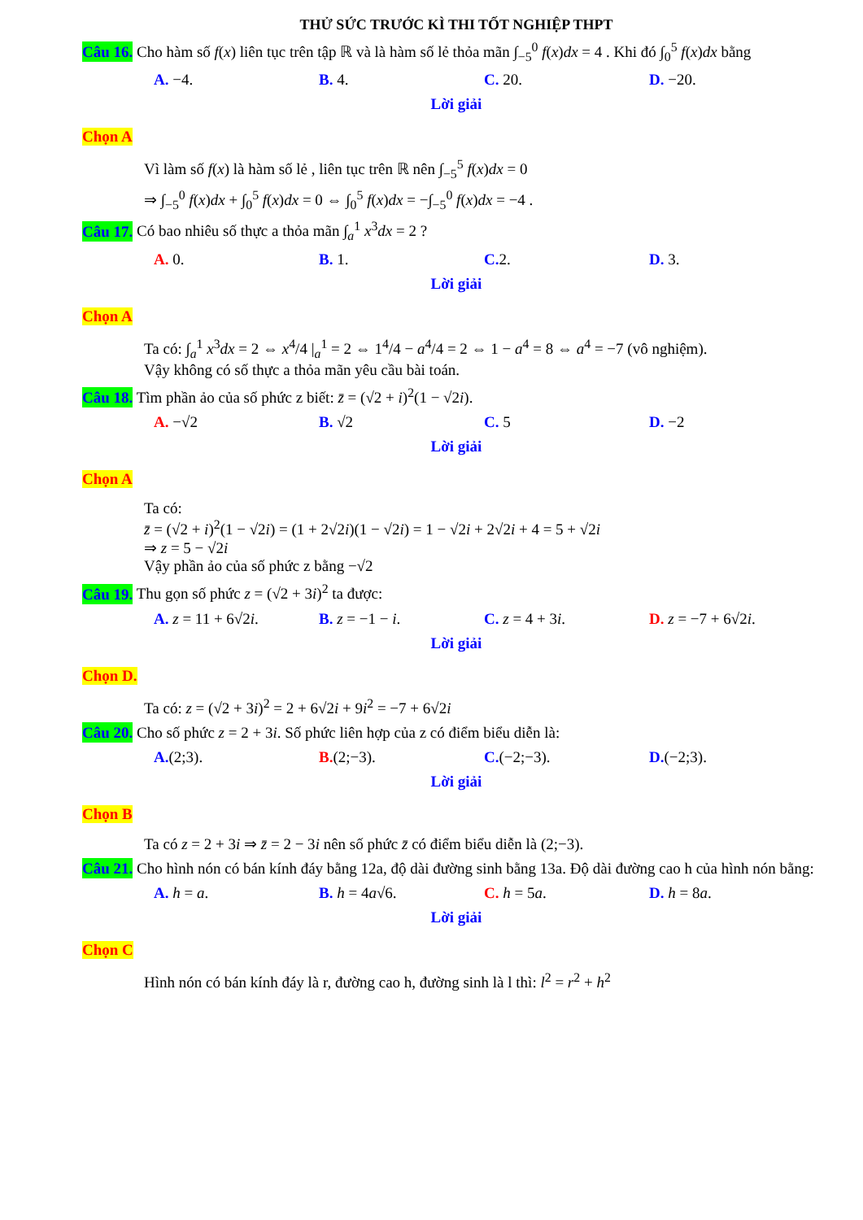THỬ SỨC TRƯỚC KÌ THI TỐT NGHIỆP THPT
Câu 16. Cho hàm số f(x) liên tục trên tập ℝ và là hàm số lẻ thỏa mãn ∫<sub>−5</sub><sup>0</sup> f(x)dx = 4 . Khi đó ∫<sub>0</sub><sup>5</sup> f(x)dx bằng
A. −4. B. 4. C. 20. D. −20.
Lời giải
Chọn A
Vì làm số f(x) là hàm số lẻ , liên tục trên ℝ nên ∫<sub>−5</sub><sup>5</sup> f(x)dx = 0
⇒ ∫<sub>−5</sub><sup>0</sup> f(x)dx + ∫<sub>0</sub><sup>5</sup> f(x)dx = 0 ⇔ ∫<sub>0</sub><sup>5</sup> f(x)dx = −∫<sub>−5</sub><sup>0</sup> f(x)dx = −4 .
Câu 17. Có bao nhiêu số thực a thỏa mãn ∫<sub>a</sub><sup>1</sup> x<sup>3</sup>dx = 2 ?
A. 0. B. 1. C. 2. D. 3.
Lời giải
Chọn A
Ta có: ∫<sub>a</sub><sup>1</sup> x<sup>3</sup>dx = 2 ⇔ x<sup>4</sup>/4 |<sub>a</sub><sup>1</sup> = 2 ⇔ 1<sup>4</sup>/4 − a<sup>4</sup>/4 = 2 ⇔ 1 − a<sup>4</sup> = 8 ⇔ a<sup>4</sup> = −7 (vô nghiệm).
Vậy không có số thực a thỏa mãn yêu cầu bài toán.
Câu 18. Tìm phần ảo của số phức z biết: z̄ = (√2 + i)<sup>2</sup>(1 − √2i).
A. −√2 B. √2 C. 5 D. −2
Lời giải
Chọn A
Ta có:
z̄ = (√2 + i)<sup>2</sup>(1 − √2i) = (1 + 2√2i)(1 − √2i) = 1 − √2i + 2√2i + 4 = 5 + √2i
⇒ z = 5 − √2i
Vậy phần ảo của số phức z bằng −√2
Câu 19. Thu gọn số phức z = (√2 + 3i)<sup>2</sup> ta được:
A. z = 11 + 6√2i. B. z = −1 − i. C. z = 4 + 3i. D. z = −7 + 6√2i.
Lời giải
Chọn D.
Ta có: z = (√2 + 3i)<sup>2</sup> = 2 + 6√2i + 9i<sup>2</sup> = −7 + 6√2i
Câu 20. Cho số phức z = 2 + 3i. Số phức liên hợp của z có điểm biểu diễn là:
A.(2;3). B.(2;−3). C.(−2;−3). D.(−2;3).
Lời giải
Chọn B
Ta có z = 2 + 3i ⇒ z̄ = 2 − 3i nên số phức z̄ có điểm biểu diễn là (2;−3).
Câu 21. Cho hình nón có bán kính đáy bằng 12a, độ dài đường sinh bằng 13a. Độ dài đường cao h của hình nón bằng:
A. h = a. B. h = 4a√6. C. h = 5a. D. h = 8a.
Lời giải
Chọn C
Hình nón có bán kính đáy là r, đường cao h, đường sinh là l thì: l<sup>2</sup> = r<sup>2</sup> + h<sup>2</sup>